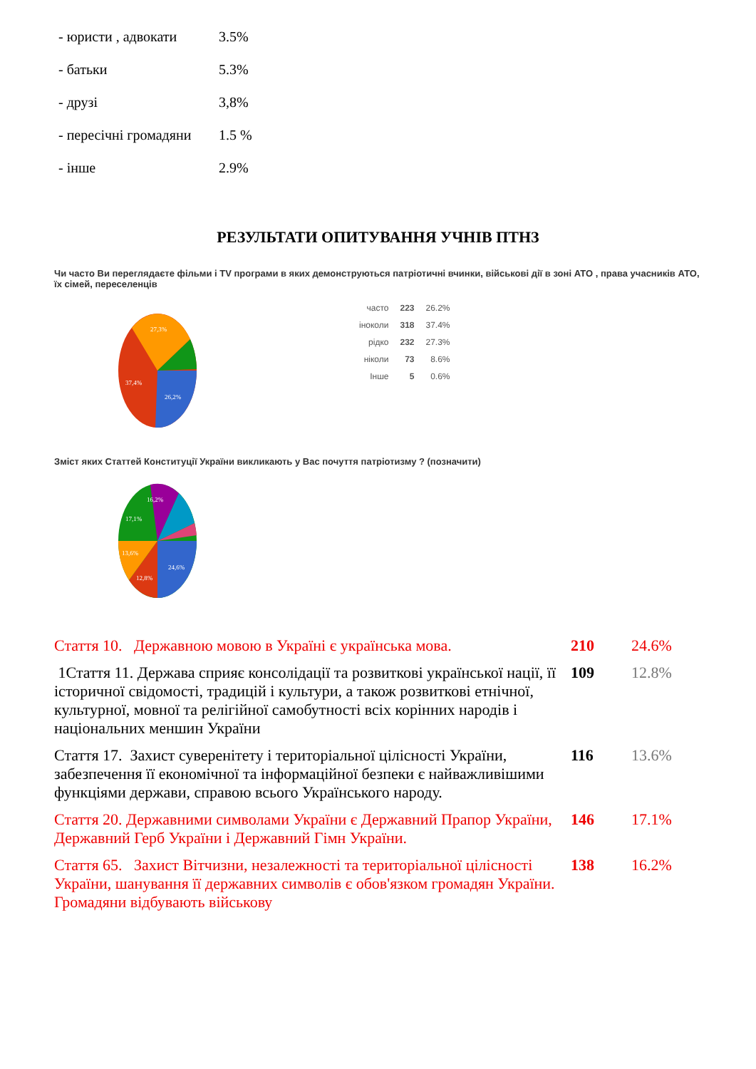- юристи , адвокати 3.5%
- батьки 5.3%
- друзі 3,8%
- пересічні громадяни 1.5 %
- інше 2.9%
РЕЗУЛЬТАТИ ОПИТУВАННЯ УЧНІВ ПТНЗ
Чи часто Ви переглядаєте фільми і TV програми в яких демонструються патріотичні вчинки, військові дії в зоні АТО , права учасників АТО, їх сімей, переселенців
27,3%
37,4%
26,2%
| часто | 223 | 26.2% |
| іноколи | 318 | 37.4% |
| рідко | 232 | 27.3% |
| ніколи | 73 | 8.6% |
| Інше | 5 | 0.6% |
Зміст яких Статтей Конституції України викликають у Вас почуття патріотизму ? (позначити)
16,2%
17,1%
13,6%
12,8%
24,6%
| Стаття 10. Державною мовою в Україні є українська мова. | 210 | 24.6% |
| 1Стаття 11. Держава сприяє консолідації та розвиткові української нації, її історичної свідомості, традицій і культури, а також розвиткові етнічної, культурної, мовної та релігійної самобутності всіх корінних народів і національних меншин України | 109 | 12.8% |
| Стаття 17. Захист суверенітету і територіальної цілісності України, забезпечення її економічної та інформаційної безпеки є найважливішими функціями держави, справою всього Українського народу. | 116 | 13.6% |
| Стаття 20. Державними символами України є Державний Прапор України, Державний Герб України і Державний Гімн України. | 146 | 17.1% |
| Стаття 65. Захист Вітчизни, незалежності та територіальної цілісності України, шанування її державних символів є обов'язком громадян України. Громадяни відбувають військову | 138 | 16.2% |